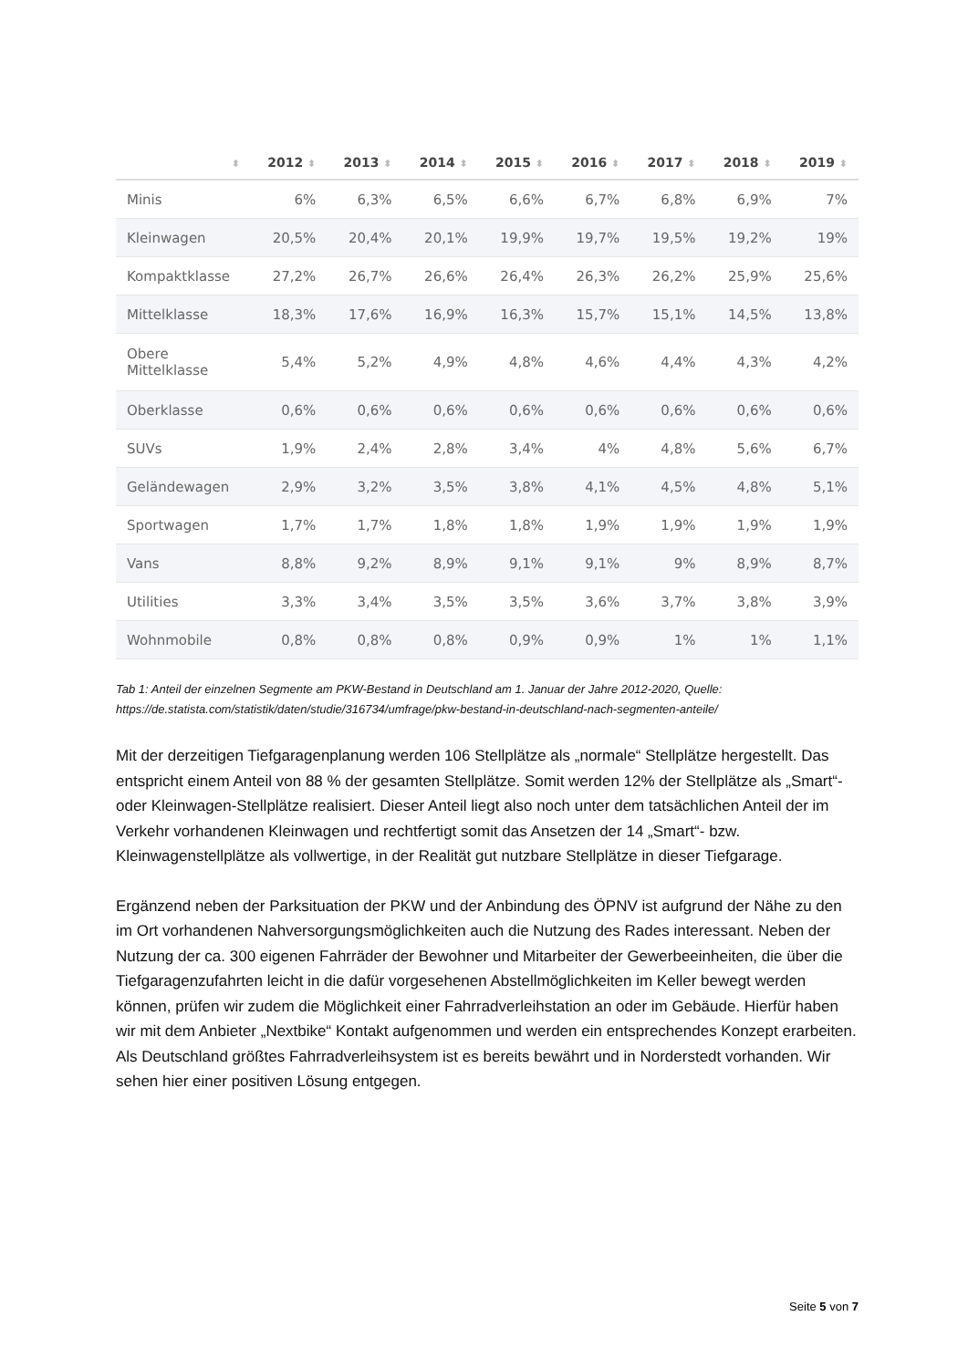| ⬍ | 2012 ⬍ | 2013 ⬍ | 2014 ⬍ | 2015 ⬍ | 2016 ⬍ | 2017 ⬍ | 2018 ⬍ | 2019 ⬍ |
| --- | --- | --- | --- | --- | --- | --- | --- | --- |
| Minis | 6% | 6,3% | 6,5% | 6,6% | 6,7% | 6,8% | 6,9% | 7% |
| Kleinwagen | 20,5% | 20,4% | 20,1% | 19,9% | 19,7% | 19,5% | 19,2% | 19% |
| Kompaktklasse | 27,2% | 26,7% | 26,6% | 26,4% | 26,3% | 26,2% | 25,9% | 25,6% |
| Mittelklasse | 18,3% | 17,6% | 16,9% | 16,3% | 15,7% | 15,1% | 14,5% | 13,8% |
| Obere Mittelklasse | 5,4% | 5,2% | 4,9% | 4,8% | 4,6% | 4,4% | 4,3% | 4,2% |
| Oberklasse | 0,6% | 0,6% | 0,6% | 0,6% | 0,6% | 0,6% | 0,6% | 0,6% |
| SUVs | 1,9% | 2,4% | 2,8% | 3,4% | 4% | 4,8% | 5,6% | 6,7% |
| Geländewagen | 2,9% | 3,2% | 3,5% | 3,8% | 4,1% | 4,5% | 4,8% | 5,1% |
| Sportwagen | 1,7% | 1,7% | 1,8% | 1,8% | 1,9% | 1,9% | 1,9% | 1,9% |
| Vans | 8,8% | 9,2% | 8,9% | 9,1% | 9,1% | 9% | 8,9% | 8,7% |
| Utilities | 3,3% | 3,4% | 3,5% | 3,5% | 3,6% | 3,7% | 3,8% | 3,9% |
| Wohnmobile | 0,8% | 0,8% | 0,8% | 0,9% | 0,9% | 1% | 1% | 1,1% |
Tab 1: Anteil der einzelnen Segmente am PKW-Bestand in Deutschland am 1. Januar der Jahre 2012-2020, Quelle: https://de.statista.com/statistik/daten/studie/316734/umfrage/pkw-bestand-in-deutschland-nach-segmenten-anteile/
Mit der derzeitigen Tiefgaragenplanung werden 106 Stellplätze als „normale“ Stellplätze hergestellt. Das entspricht einem Anteil von 88 % der gesamten Stellplätze. Somit werden 12% der Stellplätze als „Smart“- oder Kleinwagen-Stellplätze realisiert. Dieser Anteil liegt also noch unter dem tatsächlichen Anteil der im Verkehr vorhandenen Kleinwagen und rechtfertigt somit das Ansetzen der 14 „Smart“- bzw. Kleinwagenstellplätze als vollwertige, in der Realität gut nutzbare Stellplätze in dieser Tiefgarage.
Ergänzend neben der Parksituation der PKW und der Anbindung des ÖPNV ist aufgrund der Nähe zu den im Ort vorhandenen Nahversorgungsmöglichkeiten auch die Nutzung des Rades interessant. Neben der Nutzung der ca. 300 eigenen Fahrräder der Bewohner und Mitarbeiter der Gewerbeeinheiten, die über die Tiefgaragenzufahrten leicht in die dafür vorgesehenen Abstellmöglichkeiten im Keller bewegt werden können, prüfen wir zudem die Möglichkeit einer Fahrradverleihstation an oder im Gebäude. Hierfür haben wir mit dem Anbieter „Nextbike“ Kontakt aufgenommen und werden ein entsprechendes Konzept erarbeiten. Als Deutschland größtes Fahrradverleihsystem ist es bereits bewährt und in Norderstedt vorhanden. Wir sehen hier einer positiven Lösung entgegen.
Seite 5 von 7